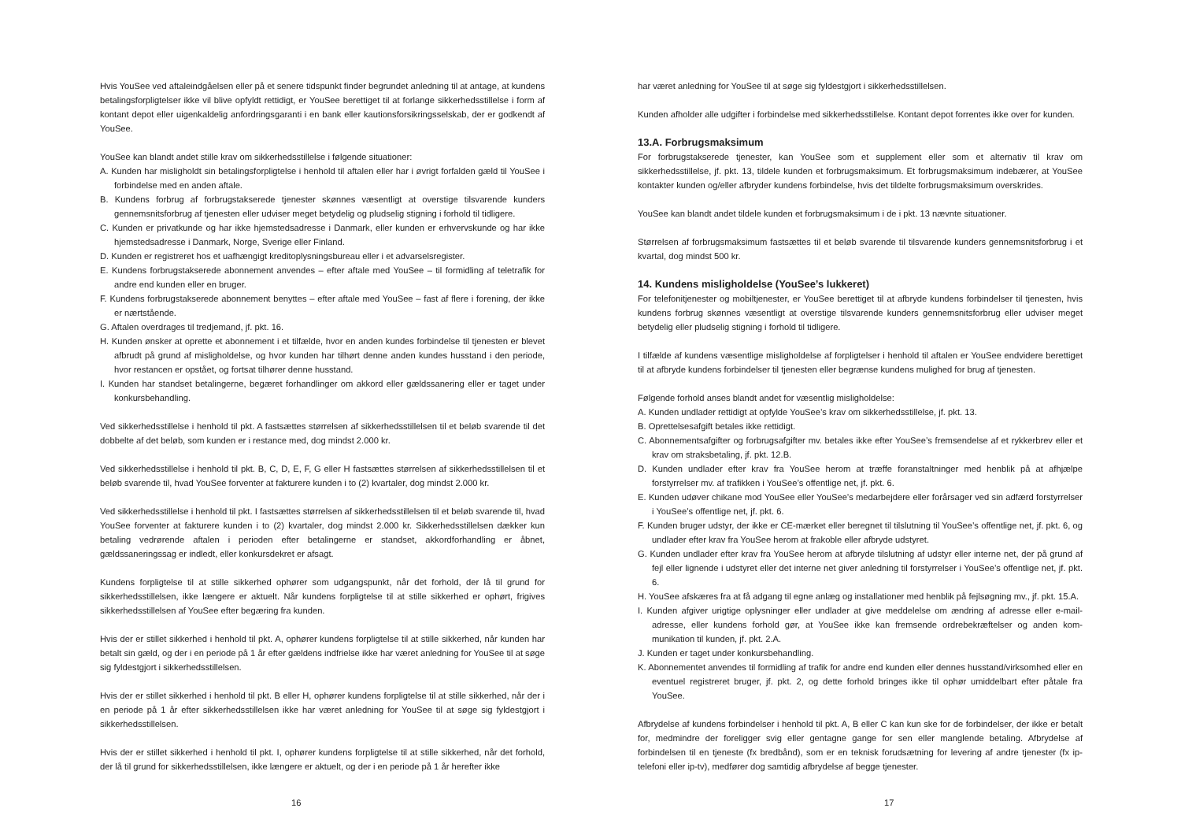Hvis YouSee ved aftaleindgåelsen eller på et senere tidspunkt finder begrundet anledning til at antage, at kundens betalingsforpligtelser ikke vil blive opfyldt rettidigt, er YouSee berettiget til at forlange sikkerhedsstillelse i form af kontant depot eller uigenkaldelig anfordringsgaranti i en bank eller kautionsforsikringsselskab, der er godkendt af YouSee.
YouSee kan blandt andet stille krav om sikkerhedsstillelse i følgende situationer:
A. Kunden har misligholdt sin betalingsforpligtelse i henhold til aftalen eller har i øvrigt forfalden gæld til YouSee i forbindelse med en anden aftale.
B. Kundens forbrug af forbrugstakserede tjenester skønnes væsentligt at overstige tilsvarende kunders gennemsnitsforbrug af tjenesten eller udviser meget betydelig og pludselig stigning i forhold til tidligere.
C. Kunden er privatkunde og har ikke hjemstedsadresse i Danmark, eller kunden er erhvervskunde og har ikke hjemstedsadresse i Danmark, Norge, Sverige eller Finland.
D. Kunden er registreret hos et uafhængigt kreditoplysningsbureau eller i et advarselsregister.
E. Kundens forbrugstakserede abonnement anvendes – efter aftale med YouSee – til formidling af teletrafik for andre end kunden eller en bruger.
F. Kundens forbrugstakserede abonnement benyttes – efter aftale med YouSee – fast af flere i forening, der ikke er nærtstående.
G. Aftalen overdrages til tredjemand, jf. pkt. 16.
H. Kunden ønsker at oprette et abonnement i et tilfælde, hvor en anden kundes forbindelse til tjenesten er blevet afbrudt på grund af misligholdelse, og hvor kunden har tilhørt denne anden kundes husstand i den periode, hvor restancen er opstået, og fortsat tilhører denne husstand.
I. Kunden har standset betalingerne, begæret forhandlinger om akkord eller gældssanering eller er taget under konkursbehandling.
Ved sikkerhedsstillelse i henhold til pkt. A fastsættes størrelsen af sikkerhedsstillelsen til et beløb svarende til det dobbelte af det beløb, som kunden er i restance med, dog mindst 2.000 kr.
Ved sikkerhedsstillelse i henhold til pkt. B, C, D, E, F, G eller H fastsættes størrelsen af sikkerhedsstillelsen til et beløb svarende til, hvad YouSee forventer at fakturere kunden i to (2) kvartaler, dog mindst 2.000 kr.
Ved sikkerhedsstillelse i henhold til pkt. I fastsættes størrelsen af sikkerhedsstillelsen til et beløb svarende til, hvad YouSee forventer at fakturere kunden i to (2) kvartaler, dog mindst 2.000 kr. Sikkerhedsstillelsen dækker kun betaling vedrørende aftalen i perioden efter betalingerne er standset, akkordforhandling er åbnet, gældssaneringssag er indledt, eller konkursdekret er afsagt.
Kundens forpligtelse til at stille sikkerhed ophører som udgangspunkt, når det forhold, der lå til grund for sikkerhedsstillelsen, ikke længere er aktuelt. Når kundens forpligtelse til at stille sikkerhed er ophørt, frigives sikkerhedsstillelsen af YouSee efter begæring fra kunden.
Hvis der er stillet sikkerhed i henhold til pkt. A, ophører kundens forpligtelse til at stille sikkerhed, når kunden har betalt sin gæld, og der i en periode på 1 år efter gældens indfrielse ikke har været anledning for YouSee til at søge sig fyldestgjort i sikkerhedsstillelsen.
Hvis der er stillet sikkerhed i henhold til pkt. B eller H, ophører kundens forpligtelse til at stille sikkerhed, når der i en periode på 1 år efter sikkerhedsstillelsen ikke har været anledning for YouSee til at søge sig fyldestgjort i sikkerhedsstillelsen.
Hvis der er stillet sikkerhed i henhold til pkt. I, ophører kundens forpligtelse til at stille sikkerhed, når det forhold, der lå til grund for sikkerhedsstillelsen, ikke længere er aktuelt, og der i en periode på 1 år herefter ikke
16
har været anledning for YouSee til at søge sig fyldestgjort i sikkerhedsstillelsen.
Kunden afholder alle udgifter i forbindelse med sikkerhedsstillelse. Kontant depot forrentes ikke over for kunden.
13.A. Forbrugsmaksimum
For forbrugstakserede tjenester, kan YouSee som et supplement eller som et alternativ til krav om sikkerhedsstillelse, jf. pkt. 13, tildele kunden et forbrugsmaksimum. Et forbrugsmaksimum indebærer, at YouSee kontakter kunden og/eller afbryder kundens forbindelse, hvis det tildelte forbrugsmaksimum overskrides.
YouSee kan blandt andet tildele kunden et forbrugsmaksimum i de i pkt. 13 nævnte situationer.
Størrelsen af forbrugsmaksimum fastsættes til et beløb svarende til tilsvarende kunders gennemsnitsforbrug i et kvartal, dog mindst 500 kr.
14. Kundens misligholdelse (YouSee’s lukkeret)
For telefonitjenester og mobiltjenester, er YouSee berettiget til at afbryde kundens forbindelser til tjenesten, hvis kundens forbrug skønnes væsentligt at overstige tilsvarende kunders gennemsnitsforbrug eller udviser meget betydelig eller pludselig stigning i forhold til tidligere.
I tilfælde af kundens væsentlige misligholdelse af forpligtelser i henhold til aftalen er YouSee endvidere berettiget til at afbryde kundens forbindelser til tjenesten eller begrænse kundens mulighed for brug af tjenesten.
Følgende forhold anses blandt andet for væsentlig misligholdelse:
A. Kunden undlader rettidigt at opfylde YouSee’s krav om sikkerhedsstillelse, jf. pkt. 13.
B. Oprettelsesafgift betales ikke rettidigt.
C. Abonnementsafgifter og forbrugsafgifter mv. betales ikke efter YouSee’s fremsendelse af et rykkerbrev eller et krav om straksbetaling, jf. pkt. 12.B.
D. Kunden undlader efter krav fra YouSee herom at træffe foranstaltninger med henblik på at afhjælpe forstyrrelser mv. af trafikken i YouSee’s offentlige net, jf. pkt. 6.
E. Kunden udøver chikane mod YouSee eller YouSee’s medarbejdere eller forårsager ved sin adfærd forstyrrelser i YouSee’s offentlige net, jf. pkt. 6.
F. Kunden bruger udstyr, der ikke er CE-mærket eller beregnet til tilslutning til YouSee’s offentlige net, jf. pkt. 6, og undlader efter krav fra YouSee herom at frakoble eller afbryde udstyret.
G. Kunden undlader efter krav fra YouSee herom at afbryde tilslutning af udstyr eller interne net, der på grund af fejl eller lignende i udstyret eller det interne net giver anledning til forstyrrelser i YouSee’s offentlige net, jf. pkt. 6.
H. YouSee afskæres fra at få adgang til egne anlæg og installationer med henblik på fejlsøgning mv., jf. pkt. 15.A.
I. Kunden afgiver urigtige oplysninger eller undlader at give meddelelse om ændring af adresse eller e-mail-adresse, eller kundens forhold gør, at YouSee ikke kan fremsende ordrebekræftelser og anden kom-munikation til kunden, jf. pkt. 2.A.
J. Kunden er taget under konkursbehandling.
K. Abonnementet anvendes til formidling af trafik for andre end kunden eller dennes husstand/virksomhed eller en eventuel registreret bruger, jf. pkt. 2, og dette forhold bringes ikke til ophør umiddelbart efter påtale fra YouSee.
Afbrydelse af kundens forbindelser i henhold til pkt. A, B eller C kan kun ske for de forbindelser, der ikke er betalt for, medmindre der foreligger svig eller gentagne gange for sen eller manglende betaling. Afbrydelse af forbindelsen til en tjeneste (fx bredbånd), som er en teknisk forudsætning for levering af andre tjenester (fx ip-telefoni eller ip-tv), medfører dog samtidig afbrydelse af begge tjenester.
17